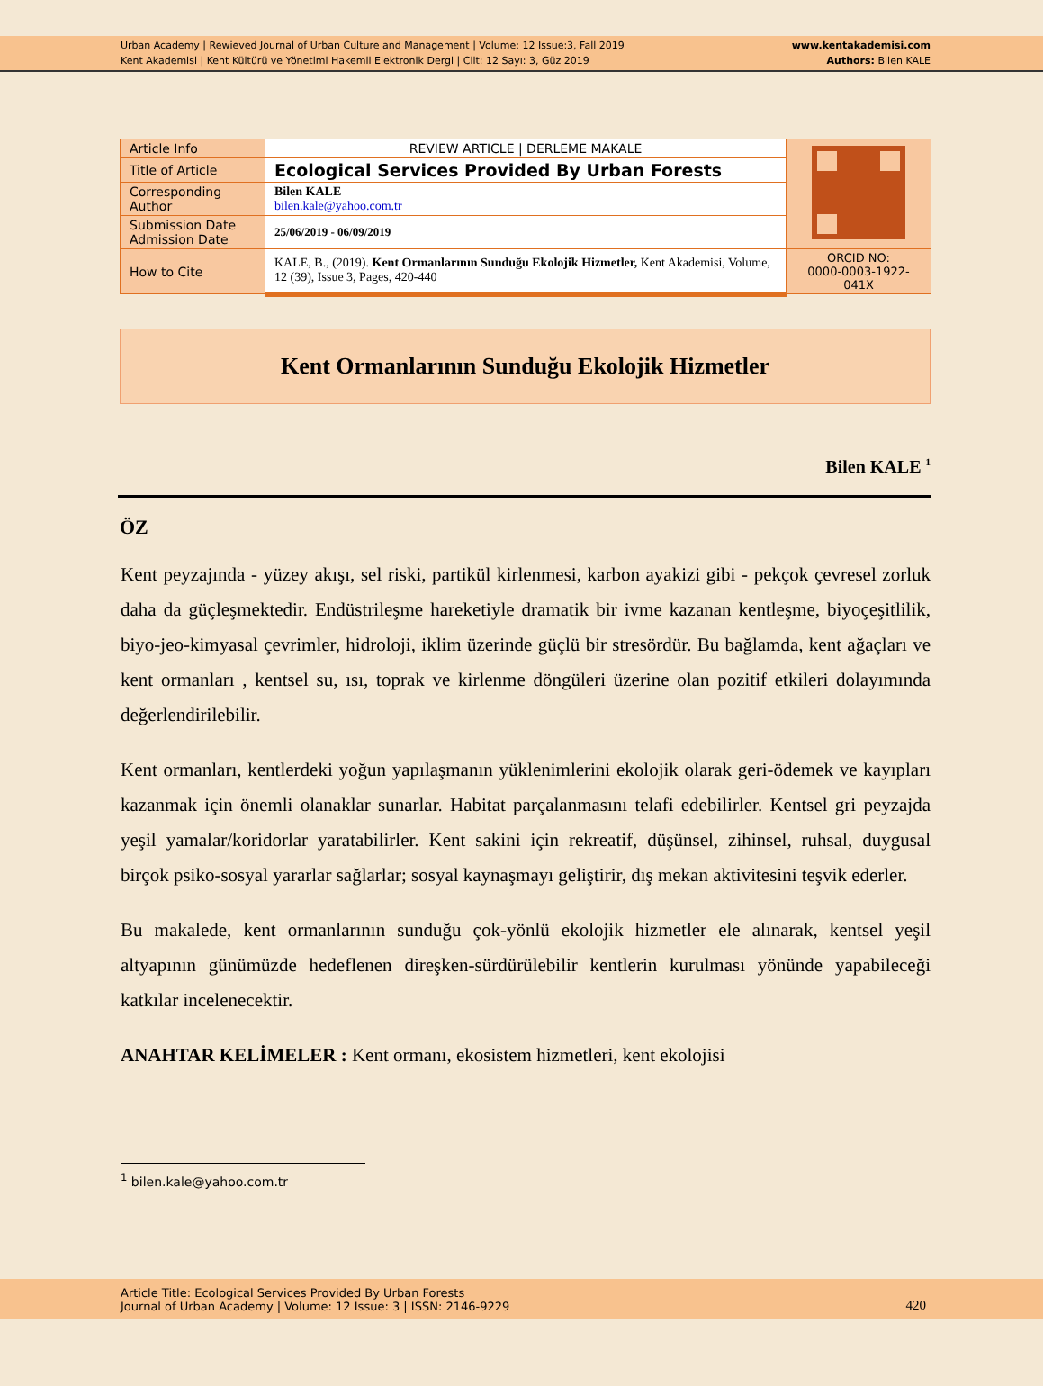Urban Academy | Rewieved Journal of Urban Culture and Management | Volume: 12 Issue:3, Fall 2019
Kent Akademisi | Kent Kültürü ve Yönetimi Hakemli Elektronik Dergi | Cilt: 12 Sayı: 3, Güz 2019
www.kentakademisi.com
Authors: Bilen KALE
| Article Info | REVIEW ARTICLE / DERLEME MAKALE | |
| Title of Article | Ecological Services Provided By Urban Forests | |
| Corresponding Author | Bilen KALE bilen.kale@yahoo.com.tr | |
| Submission Date Admission Date | 25/06/2019 - 06/09/2019 | |
| How to Cite | KALE, B., (2019). Kent Ormanlarının Sunduğu Ekolojik Hizmetler, Kent Akademisi, Volume, 12 (39), Issue 3, Pages, 420-440 | ORCID NO: 0000-0003-1922-041X |
Kent Ormanlarının Sunduğu Ekolojik Hizmetler
Bilen KALE <sup>1</sup>
ÖZ
Kent peyzajında - yüzey akışı, sel riski, partikül kirlenmesi, karbon ayakizi gibi - pekçok çevresel zorluk daha da güçleşmektedir. Endüstrileşme hareketiyle dramatik bir ivme kazanan kentleşme, biyoçeşitlilik, biyo-jeo-kimyasal çevrimler, hidroloji, iklim üzerinde güçlü bir stresördür. Bu bağlamda, kent ağaçları ve kent ormanları , kentsel su, ısı, toprak ve kirlenme döngüleri üzerine olan pozitif etkileri dolayımında değerlendirilebilir.
Kent ormanları, kentlerdeki yoğun yapılaşmanın yüklenimlerini ekolojik olarak geri-ödemek ve kayıpları kazanmak için önemli olanaklar sunarlar. Habitat parçalanmasını telafi edebilirler. Kentsel gri peyzajda yeşil yamalar/koridorlar yaratabilirler. Kent sakini için rekreatif, düşünsel, zihinsel, ruhsal, duygusal birçok psiko-sosyal yararlar sağlarlar; sosyal kaynaşmayı geliştirir, dış mekan aktivitesini teşvik ederler.
Bu makalede, kent ormanlarının sunduğu çok-yönlü ekolojik hizmetler ele alınarak, kentsel yeşil altyapının günümüzde hedeflenen direşken-sürdürülebilir kentlerin kurulması yönünde yapabileceği katkılar incelenecektir.
ANAHTAR KELİMELER : Kent ormanı, ekosistem hizmetleri, kent ekolojisi
<sup>1</sup> bilen.kale@yahoo.com.tr
Article Title: Ecological Services Provided By Urban Forests
Journal of Urban Academy | Volume: 12 Issue: 3 | ISSN: 2146-9229
420